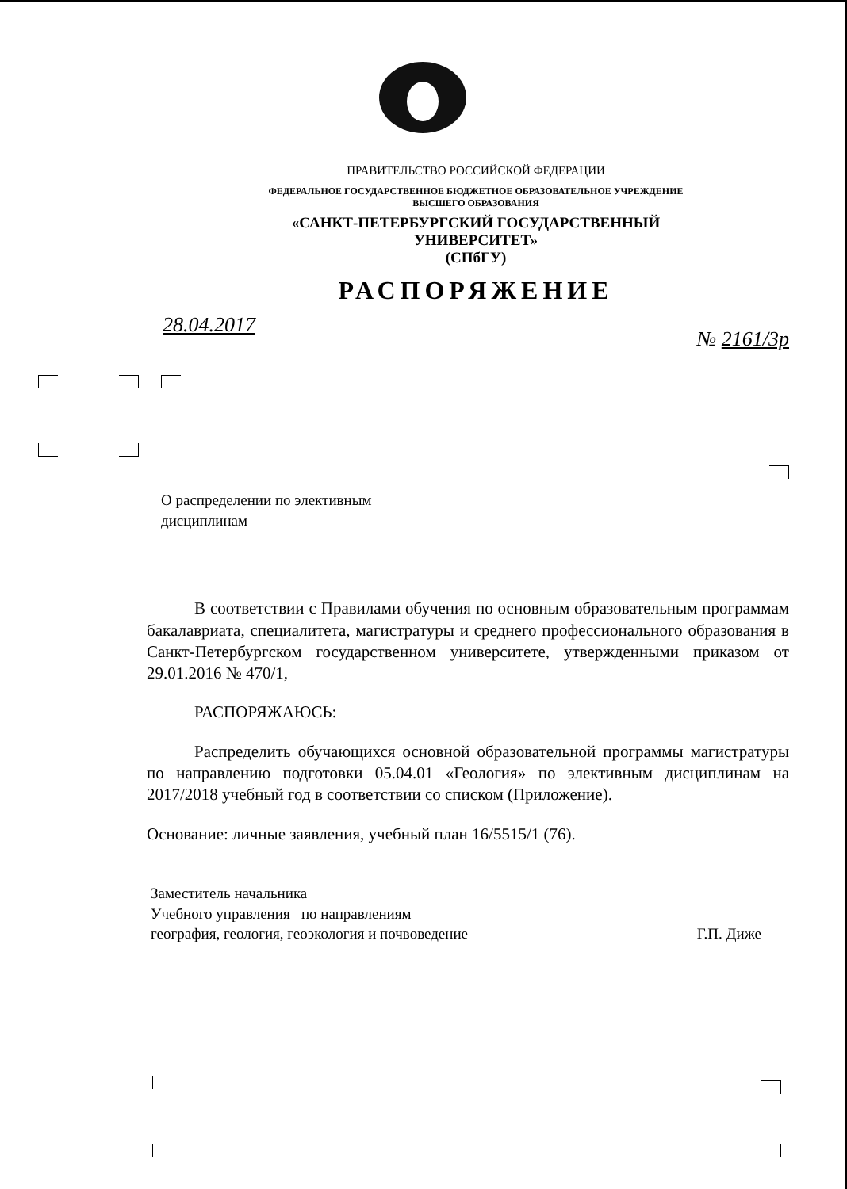ПРАВИТЕЛЬСТВО РОССИЙСКОЙ ФЕДЕРАЦИИ
ФЕДЕРАЛЬНОЕ ГОСУДАРСТВЕННОЕ БЮДЖЕТНОЕ ОБРАЗОВАТЕЛЬНОЕ УЧРЕЖДЕНИЕ
ВЫСШЕГО ОБРАЗОВАНИЯ
«САНКТ-ПЕТЕРБУРГСКИЙ ГОСУДАРСТВЕННЫЙ УНИВЕРСИТЕТ»
(СПбГУ)
РАСПОРЯЖЕНИЕ
28.04.2017 № 2161/3р
О распределении по элективным
дисциплинам
В соответствии с Правилами обучения по основным образовательным программам бакалавриата, специалитета, магистратуры и среднего профессионального образования в Санкт-Петербургском государственном университете, утвержденными приказом от 29.01.2016 № 470/1,
РАСПОРЯЖАЮСЬ:
Распределить обучающихся основной образовательной программы магистратуры по направлению подготовки 05.04.01 «Геология» по элективным дисциплинам на 2017/2018 учебный год в соответствии со списком (Приложение).
Основание: личные заявления, учебный план 16/5515/1 (76).
Заместитель начальника
Учебного управления по направлениям
география, геология, геоэкология и почвоведение
Г.П. Диже